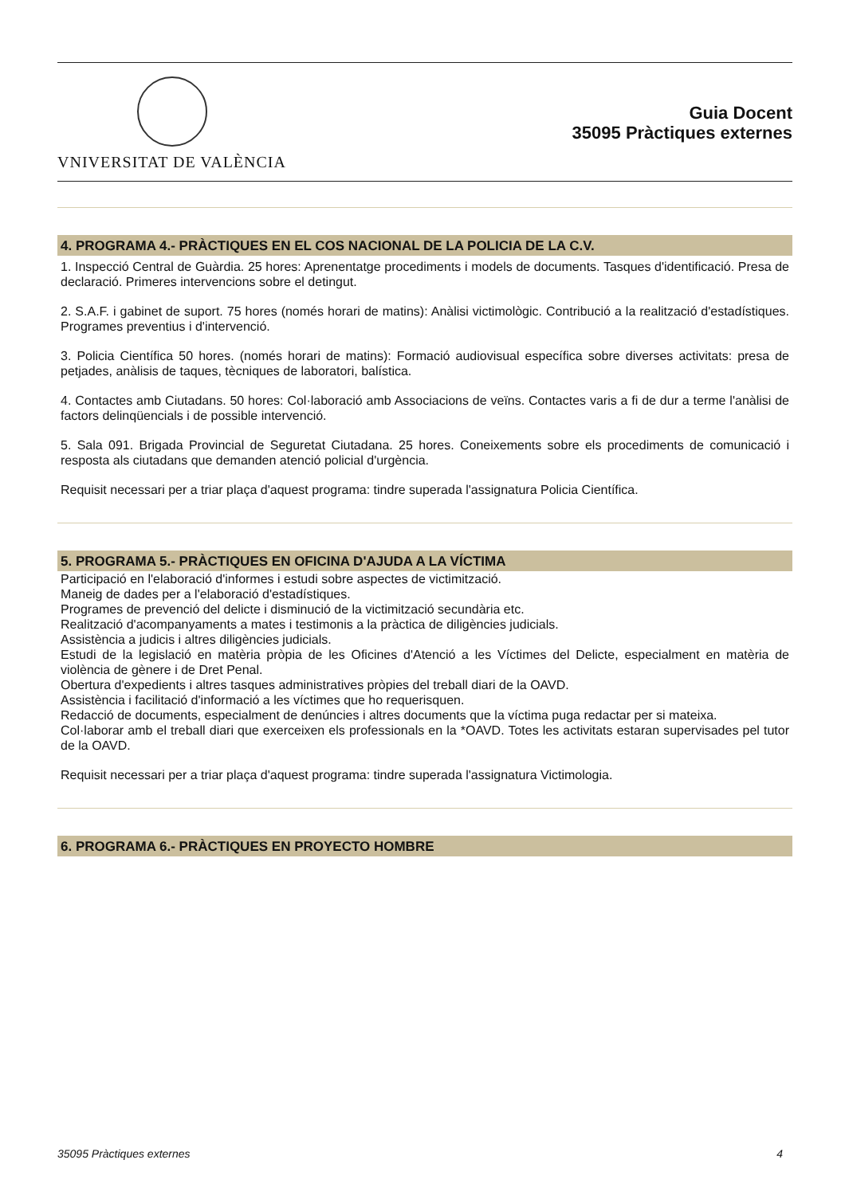VNIVERSITAT DE VALÈNCIA
Guia Docent
35095 Pràctiques externes
4. PROGRAMA 4.- PRÀCTIQUES EN EL COS NACIONAL DE LA POLICIA DE LA C.V.
1. Inspecció Central de Guàrdia. 25 hores: Aprenentatge procediments i models de documents. Tasques d'identificació. Presa de declaració. Primeres intervencions sobre el detingut.
2. S.A.F. i gabinet de suport. 75 hores (només horari de matins): Anàlisi victimològic. Contribució a la realització d'estadístiques. Programes preventius i d'intervenció.
3. Policia Científica 50 hores. (només horari de matins): Formació audiovisual específica sobre diverses activitats: presa de petjades, anàlisis de taques, tècniques de laboratori, balística.
4. Contactes amb Ciutadans. 50 hores: Col·laboració amb Associacions de veïns. Contactes varis a fi de dur a terme l'anàlisi de factors delinqüencials i de possible intervenció.
5. Sala 091. Brigada Provincial de Seguretat Ciutadana. 25 hores. Coneixements sobre els procediments de comunicació i resposta als ciutadans que demanden atenció policial d'urgència.
Requisit necessari per a triar plaça d'aquest programa: tindre superada l'assignatura Policia Científica.
5. PROGRAMA 5.- PRÀCTIQUES EN OFICINA D'AJUDA A LA VÍCTIMA
Participació en l'elaboració d'informes i estudi sobre aspectes de victimització.
Maneig de dades per a l'elaboració d'estadístiques.
Programes de prevenció del delicte i disminució de la victimització secundària etc.
Realització d'acompanyaments a mates i testimonis a la pràctica de diligències judicials.
Assistència a judicis i altres diligències judicials.
Estudi de la legislació en matèria pròpia de les Oficines d'Atenció a les Víctimes del Delicte, especialment en matèria de violència de gènere i de Dret Penal.
Obertura d'expedients i altres tasques administratives pròpies del treball diari de la OAVD.
Assistència i facilitació d'informació a les víctimes que ho requerisquen.
Redacció de documents, especialment de denúncies i altres documents que la víctima puga redactar per si mateixa.
Col·laborar amb el treball diari que exerceixen els professionals en la *OAVD. Totes les activitats estaran supervisades pel tutor de la OAVD.
Requisit necessari per a triar plaça d'aquest programa: tindre superada l'assignatura Victimologia.
6. PROGRAMA 6.- PRÀCTIQUES EN PROYECTO HOMBRE
35095 Pràctiques externes 4